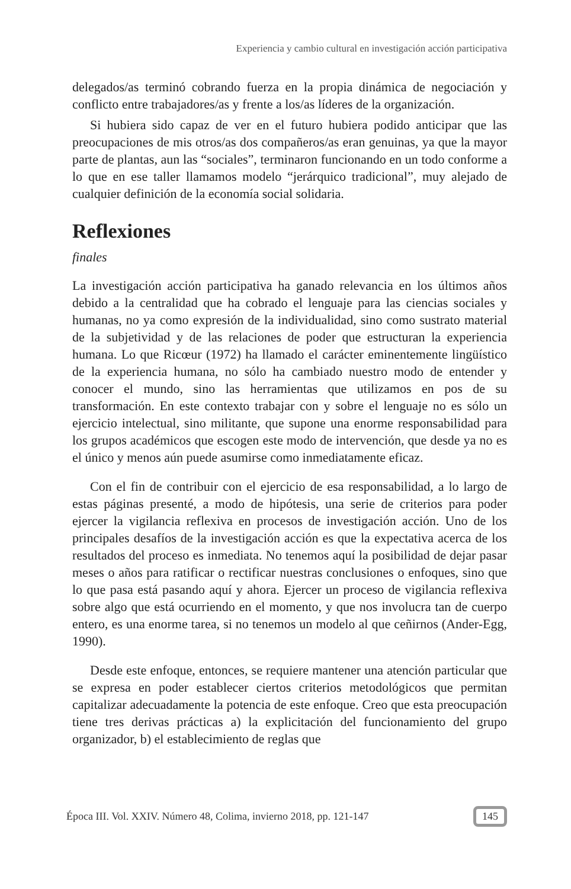Experiencia y cambio cultural en investigación acción participativa
delegados/as terminó cobrando fuerza en la propia dinámica de negociación y conflicto entre trabajadores/as y frente a los/as líderes de la organización.
Si hubiera sido capaz de ver en el futuro hubiera podido anticipar que las preocupaciones de mis otros/as dos compañeros/as eran genuinas, ya que la mayor parte de plantas, aun las “sociales”, terminaron funcionando en un todo conforme a lo que en ese taller llamamos modelo “jerárquico tradicional”, muy alejado de cualquier definición de la economía social solidaria.
Reflexiones
finales
La investigación acción participativa ha ganado relevancia en los últimos años debido a la centralidad que ha cobrado el lenguaje para las ciencias sociales y humanas, no ya como expresión de la individualidad, sino como sustrato material de la subjetividad y de las relaciones de poder que estructuran la experiencia humana. Lo que Ricœur (1972) ha llamado el carácter eminentemente lingüístico de la experiencia humana, no sólo ha cambiado nuestro modo de entender y conocer el mundo, sino las herramientas que utilizamos en pos de su transformación. En este contexto trabajar con y sobre el lenguaje no es sólo un ejercicio intelectual, sino militante, que supone una enorme responsabilidad para los grupos académicos que escogen este modo de intervención, que desde ya no es el único y menos aún puede asumirse como inmediatamente eficaz.
Con el fin de contribuir con el ejercicio de esa responsabilidad, a lo largo de estas páginas presenté, a modo de hipótesis, una serie de criterios para poder ejercer la vigilancia reflexiva en procesos de investigación acción. Uno de los principales desafíos de la investigación acción es que la expectativa acerca de los resultados del proceso es inmediata. No tenemos aquí la posibilidad de dejar pasar meses o años para ratificar o rectificar nuestras conclusiones o enfoques, sino que lo que pasa está pasando aquí y ahora. Ejercer un proceso de vigilancia reflexiva sobre algo que está ocurriendo en el momento, y que nos involucra tan de cuerpo entero, es una enorme tarea, si no tenemos un modelo al que ceñirnos (Ander-Egg, 1990).
Desde este enfoque, entonces, se requiere mantener una atención particular que se expresa en poder establecer ciertos criterios metodológicos que permitan capitalizar adecuadamente la potencia de este enfoque. Creo que esta preocupación tiene tres derivas prácticas a) la explicitación del funcionamiento del grupo organizador, b) el establecimiento de reglas que
Época III. Vol. XXIV. Número 48, Colima, invierno 2018, pp. 121-147 145